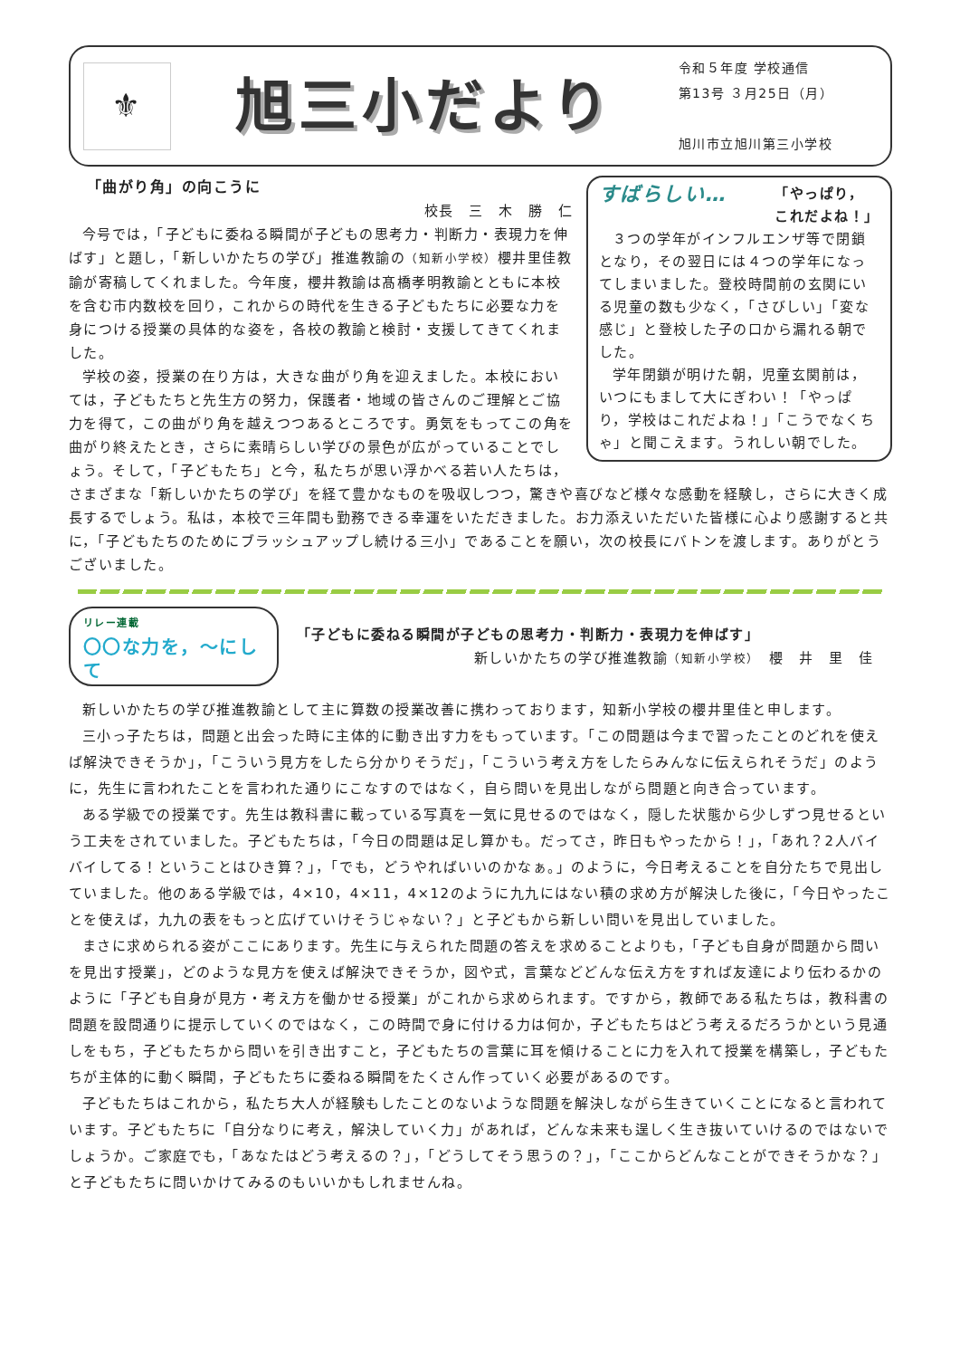⚜
旭三小だより
令和５年度 学校通信
第13号 ３月25日（月）
旭川市立旭川第三小学校
すばらしい… 「やっぱり，
これだよね！」
３つの学年がインフルエンザ等で閉鎖となり，その翌日には４つの学年になってしまいました。登校時間前の玄関にいる児童の数も少なく，「さびしい」「変な感じ」と登校した子の口から漏れる朝でした。
学年閉鎖が明けた朝，児童玄関前は，いつにもまして大にぎわい！「やっぱり，学校はこれだよね！」「こうでなくちゃ」と聞こえます。うれしい朝でした。
「曲がり角」の向こうに
校長　三　木　勝　仁
今号では，「子どもに委ねる瞬間が子どもの思考力・判断力・表現力を伸ばす」と題し，「新しいかたちの学び」推進教諭の（知新小学校）櫻井里佳教諭が寄稿してくれました。今年度，櫻井教諭は髙橋孝明教諭とともに本校を含む市内数校を回り，これからの時代を生きる子どもたちに必要な力を身につける授業の具体的な姿を，各校の教諭と検討・支援してきてくれました。
学校の姿，授業の在り方は，大きな曲がり角を迎えました。本校においては，子どもたちと先生方の努力，保護者・地域の皆さんのご理解とご協力を得て，この曲がり角を越えつつあるところです。勇気をもってこの角を曲がり終えたとき，さらに素晴らしい学びの景色が広がっていることでしょう。そして，「子どもたち」と今，私たちが思い浮かべる若い人たちは，さまざまな「新しいかたちの学び」を経て豊かなものを吸収しつつ，驚きや喜びなど様々な感動を経験し，さらに大きく成長するでしょう。私は，本校で三年間も勤務できる幸運をいただきました。お力添えいただいた皆様に心より感謝すると共に，「子どもたちのためにブラッシュアップし続ける三小」であることを願い，次の校長にバトンを渡します。ありがとうございました。
リレー連載
〇〇な力を，～にして
「子どもに委ねる瞬間が子どもの思考力・判断力・表現力を伸ばす」
新しいかたちの学び推進教諭（知新小学校）　櫻　井　里　佳
新しいかたちの学び推進教諭として主に算数の授業改善に携わっております，知新小学校の櫻井里佳と申します。
三小っ子たちは，問題と出会った時に主体的に動き出す力をもっています。「この問題は今まで習ったことのどれを使えば解決できそうか」，「こういう見方をしたら分かりそうだ」，「こういう考え方をしたらみんなに伝えられそうだ」のように，先生に言われたことを言われた通りにこなすのではなく，自ら問いを見出しながら問題と向き合っています。
ある学級での授業です。先生は教科書に載っている写真を一気に見せるのではなく，隠した状態から少しずつ見せるという工夫をされていました。子どもたちは，「今日の問題は足し算かも。だってさ，昨日もやったから！」，「あれ？2人バイバイしてる！ということはひき算？」，「でも，どうやればいいのかなぁ。」のように，今日考えることを自分たちで見出していました。他のある学級では，4×10，4×11，4×12のように九九にはない積の求め方が解決した後に，「今日やったことを使えば，九九の表をもっと広げていけそうじゃない？」と子どもから新しい問いを見出していました。
まさに求められる姿がここにあります。先生に与えられた問題の答えを求めることよりも，「子ども自身が問題から問いを見出す授業」，どのような見方を使えば解決できそうか，図や式，言葉などどんな伝え方をすれば友達により伝わるかのように「子ども自身が見方・考え方を働かせる授業」がこれから求められます。ですから，教師である私たちは，教科書の問題を設問通りに提示していくのではなく，この時間で身に付ける力は何か，子どもたちはどう考えるだろうかという見通しをもち，子どもたちから問いを引き出すこと，子どもたちの言葉に耳を傾けることに力を入れて授業を構築し，子どもたちが主体的に動く瞬間，子どもたちに委ねる瞬間をたくさん作っていく必要があるのです。
子どもたちはこれから，私たち大人が経験もしたことのないような問題を解決しながら生きていくことになると言われています。子どもたちに「自分なりに考え，解決していく力」があれば，どんな未来も逞しく生き抜いていけるのではないでしょうか。ご家庭でも，「あなたはどう考えるの？」，「どうしてそう思うの？」，「ここからどんなことができそうかな？」と子どもたちに問いかけてみるのもいいかもしれませんね。